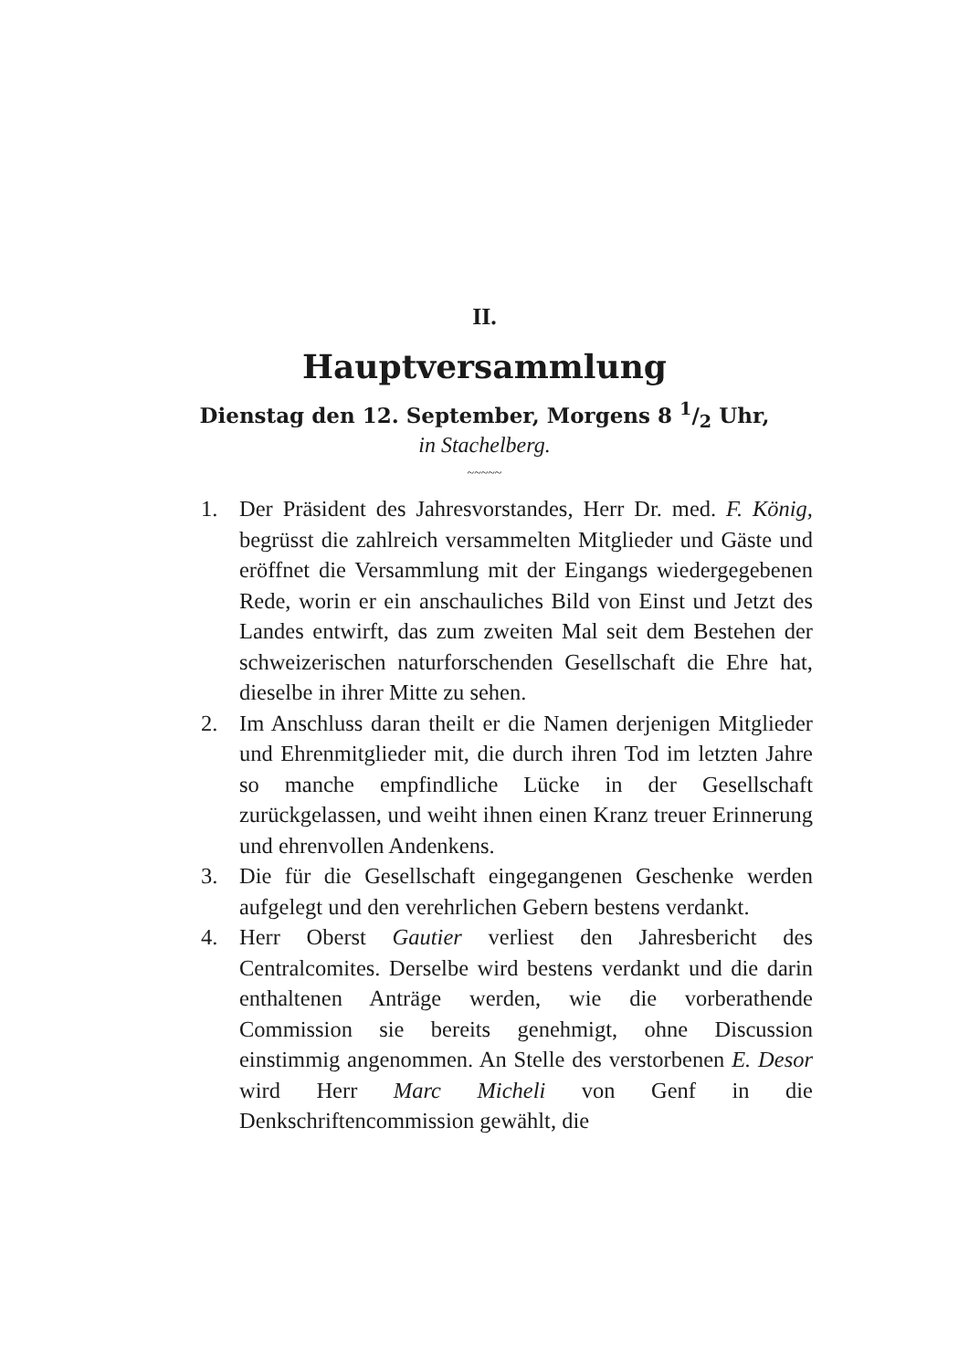II.
Hauptversammlung
Dienstag den 12. September, Morgens 8 1/2 Uhr,
in Stachelberg.
~~~~~
1. Der Präsident des Jahresvorstandes, Herr Dr. med. F. König, begrüsst die zahlreich versammelten Mitglieder und Gäste und eröffnet die Versammlung mit der Eingangs wiedergegebenen Rede, worin er ein anschauliches Bild von Einst und Jetzt des Landes entwirft, das zum zweiten Mal seit dem Bestehen der schweizerischen naturforschenden Gesellschaft die Ehre hat, dieselbe in ihrer Mitte zu sehen.
2. Im Anschluss daran theilt er die Namen derjenigen Mitglieder und Ehrenmitglieder mit, die durch ihren Tod im letzten Jahre so manche empfindliche Lücke in der Gesellschaft zurückgelassen, und weiht ihnen einen Kranz treuer Erinnerung und ehrenvollen Andenkens.
3. Die für die Gesellschaft eingegangenen Geschenke werden aufgelegt und den verehrlichen Gebern bestens verdankt.
4. Herr Oberst Gautier verliest den Jahresbericht des Centralcomites. Derselbe wird bestens verdankt und die darin enthaltenen Anträge werden, wie die vorberathende Commission sie bereits genehmigt, ohne Discussion einstimmig angenommen. An Stelle des verstorbenen E. Desor wird Herr Marc Micheli von Genf in die Denkschriftencommission gewählt, die